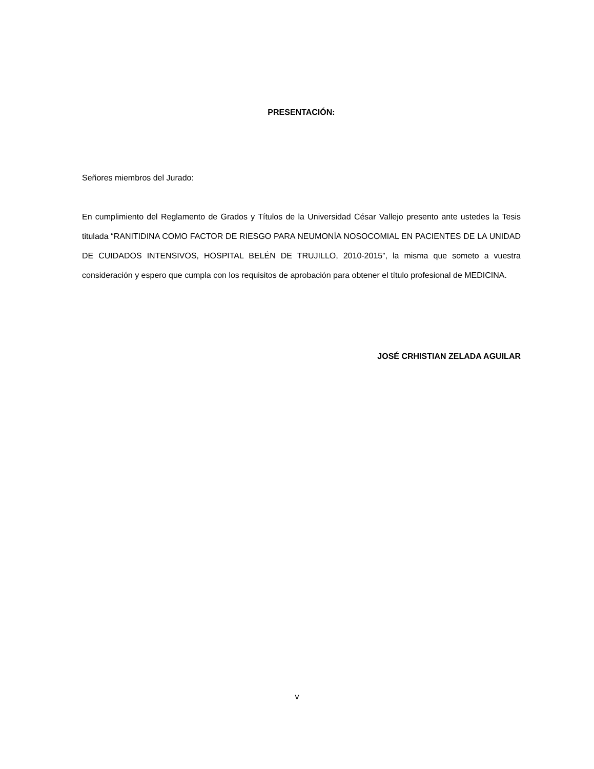PRESENTACIÓN:
Señores miembros del Jurado:
En cumplimiento del Reglamento de Grados y Títulos de la Universidad César Vallejo presento ante ustedes la Tesis titulada “RANITIDINA COMO FACTOR DE RIESGO PARA NEUMONÍA NOSOCOMIAL EN PACIENTES DE LA UNIDAD DE CUIDADOS INTENSIVOS, HOSPITAL BELÉN DE TRUJILLO, 2010-2015”, la misma que someto a vuestra consideración y espero que cumpla con los requisitos de aprobación para obtener el título profesional de MEDICINA.
JOSÉ CRHISTIAN ZELADA AGUILAR
v